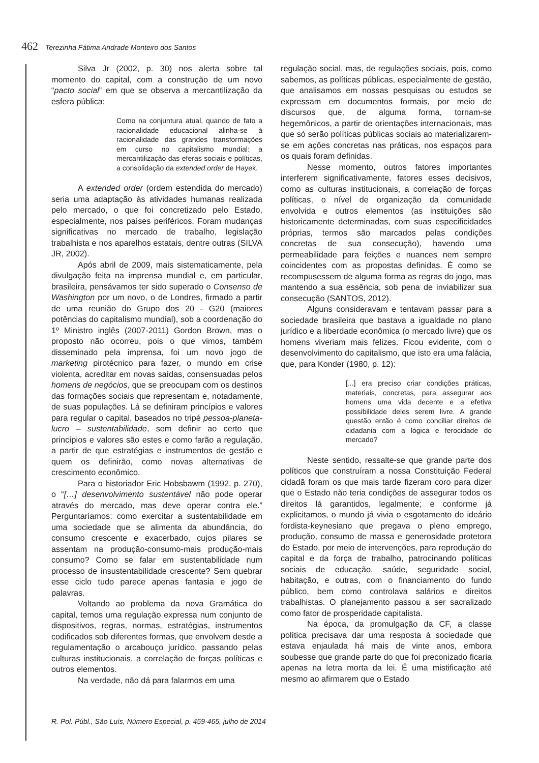462 Terezinha Fátima Andrade Monteiro dos Santos
Silva Jr (2002, p. 30) nos alerta sobre tal momento do capital, com a construção de um novo “pacto social” em que se observa a mercantilização da esfera pública:
Como na conjuntura atual, quando de fato a racionalidade educacional alinha-se à racionalidade das grandes transformações em curso no capitalismo mundial: a mercantilização das eferas sociais e políticas, a consolidação da extended order de Hayek.
A extended order (ordem estendida do mercado) seria uma adaptação às atividades humanas realizada pelo mercado, o que foi concretizado pelo Estado, especialmente, nos países periféricos. Foram mudanças significativas no mercado de trabalho, legislação trabalhista e nos aparelhos estatais, dentre outras (SILVA JR, 2002).
Após abril de 2009, mais sistematicamente, pela divulgação feita na imprensa mundial e, em particular, brasileira, pensávamos ter sido superado o Consenso de Washington por um novo, o de Londres, firmado a partir de uma reunião do Grupo dos 20 - G20 (maiores potências do capitalismo mundial), sob a coordenação do 1º Ministro inglês (2007-2011) Gordon Brown, mas o proposto não ocorreu, pois o que vimos, também disseminado pela imprensa, foi um novo jogo de marketing pirotécnico para fazer, o mundo em crise violenta, acreditar em novas saídas, consensuadas pelos homens de negócios, que se preocupam com os destinos das formações sociais que representam e, notadamente, de suas populações. Lá se definiram princípios e valores para regular o capital, baseados no tripé pessoa-planeta-lucro – sustentabilidade, sem definir ao certo que princípios e valores são estes e como farão a regulação, a partir de que estratégias e instrumentos de gestão e quem os definirão, como novas alternativas de crescimento econômico.
Para o historiador Eric Hobsbawm (1992, p. 270), o “[…] desenvolvimento sustentável não pode operar através do mercado, mas deve operar contra ele.” Perguntaríamos: como exercitar a sustentabilidade em uma sociedade que se alimenta da abundância, do consumo crescente e exacerbado, cujos pilares se assentam na produção-consumo-mais produção-mais consumo? Como se falar em sustentabilidade num processo de insustentabilidade crescente? Sem quebrar esse ciclo tudo parece apenas fantasia e jogo de palavras.
Voltando ao problema da nova Gramática do capital, temos uma regulação expressa num conjunto de dispositivos, regras, normas, estratégias, instrumentos codificados sob diferentes formas, que envolvem desde a regulamentação o arcabouço jurídico, passando pelas culturas institucionais, a correlação de forças políticas e outros elementos.
Na verdade, não dá para falarmos em uma
regulação social, mas, de regulações sociais, pois, como sabemos, as políticas públicas, especialmente de gestão, que analisamos em nossas pesquisas ou estudos se expressam em documentos formais, por meio de discursos que, de alguma forma, tornam-se hegemônicos, a partir de orientações internacionais, mas que só serão políticas públicas sociais ao materializarem-se em ações concretas nas práticas, nos espaços para os quais foram definidas.
Nesse momento, outros fatores importantes interferem significativamente, fatores esses decisivos, como as culturas institucionais, a correlação de forças políticas, o nível de organização da comunidade envolvida e outros elementos (as instituições são historicamente determinadas, com suas especificidades próprias, termos são marcados pelas condições concretas de sua consecução), havendo uma permeabilidade para feições e nuances nem sempre coincidentes com as propostas definidas. É como se recompusessem de alguma forma as regras do jogo, mas mantendo a sua essência, sob pena de inviabilizar sua consecução (SANTOS, 2012).
Alguns consideravam e tentavam passar para a sociedade brasileira que bastava a igualdade no plano jurídico e a liberdade econômica (o mercado livre) que os homens viveriam mais felizes. Ficou evidente, com o desenvolvimento do capitalismo, que isto era uma falácia, que, para Konder (1980, p. 12):
[...] era preciso criar condições práticas, materiais, concretas, para assegurar aos homens uma vida decente e a efetiva possibilidade deles serem livre. A grande questão então é como conciliar direitos de cidadania com a lógica e ferocidade do mercado?
Neste sentido, ressalte-se que grande parte dos políticos que construíram a nossa Constituição Federal cidadã foram os que mais tarde fizeram coro para dizer que o Estado não teria condições de assegurar todos os direitos lá garantidos, legalmente; e conforme já explicitamos, o mundo já vivia o esgotamento do ideário fordista-keynesiano que pregava o pleno emprego, produção, consumo de massa e generosidade protetora do Estado, por meio de intervenções, para reprodução do capital e da força de trabalho, patrocinando políticas sociais de educação, saúde, seguridade social, habitação, e outras, com o financiamento do fundo público, bem como controlava salários e direitos trabalhistas. O planejamento passou a ser sacralizado como fator de prosperidade capitalista.
Na época, da promulgação da CF, a classe política precisava dar uma resposta à sociedade que estava enjaulada há mais de vinte anos, embora soubesse que grande parte do que foi preconizado ficaria apenas na letra morta da lei. É uma mistificação até mesmo ao afirmarem que o Estado
R. Pol. Públ., São Luís, Número Especial, p. 459-465, julho de 2014